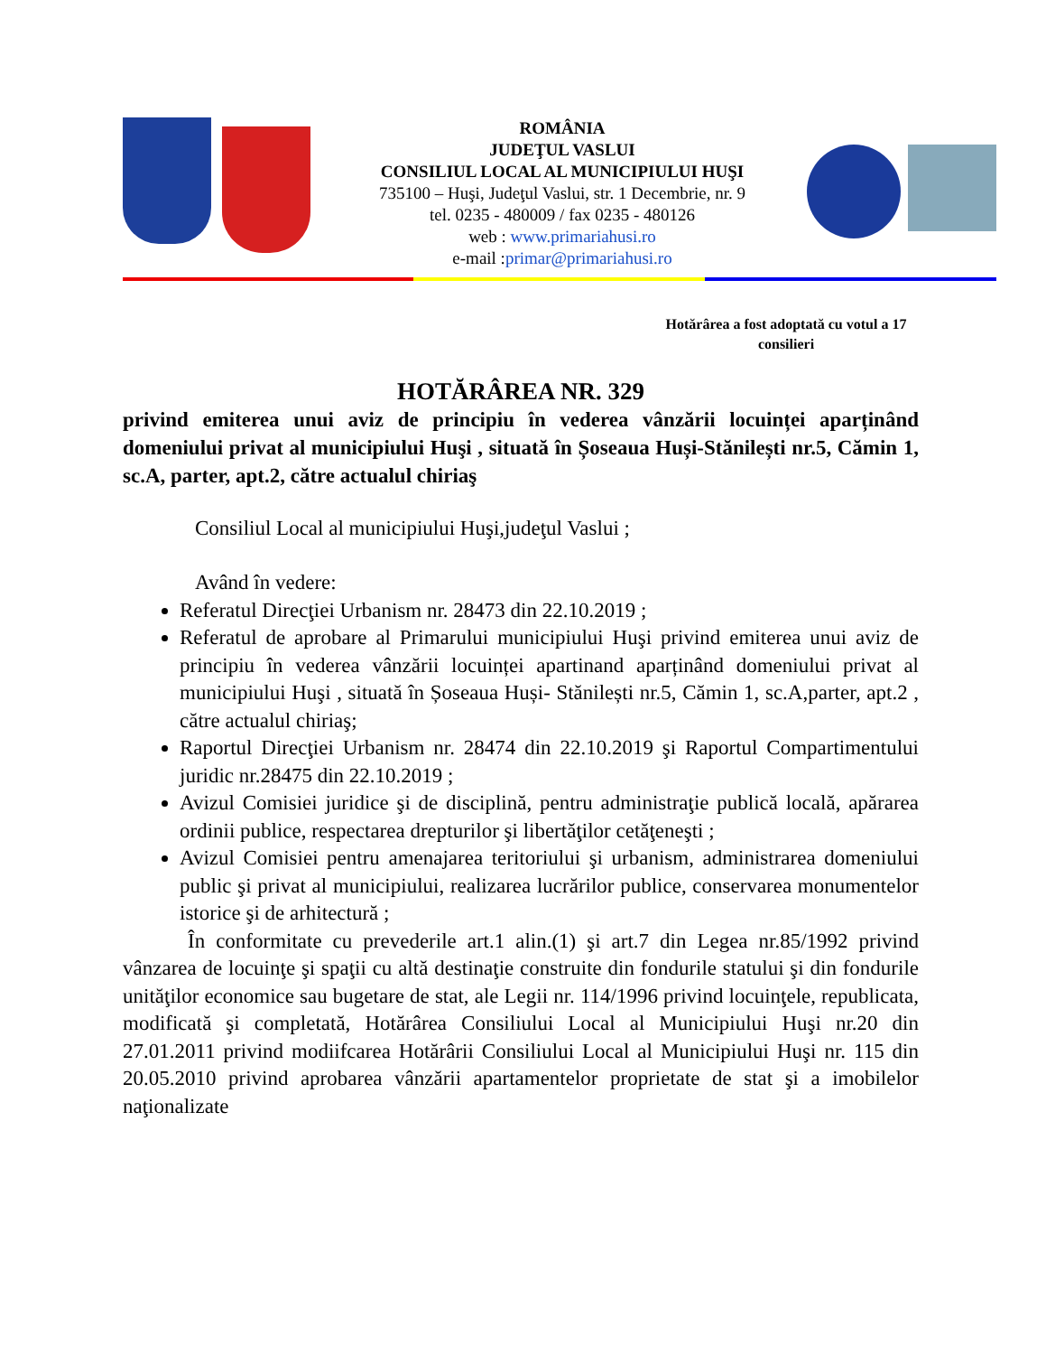ROMÂNIA
JUDEŢUL VASLUI
CONSILIUL LOCAL AL MUNICIPIULUI HUŞI
735100 – Huşi, Judeţul Vaslui, str. 1 Decembrie, nr. 9
tel. 0235 - 480009 / fax 0235 - 480126
web : www.primariahusi.ro
e-mail :primar@primariahusi.ro
Hotărârea a fost adoptată cu votul a 17 consilieri
HOTĂRÂREA NR. 329
privind emiterea unui aviz de principiu în vederea vânzării locuinței aparținând domeniului privat al municipiului Huşi , situată în Șoseaua Huși-Stănilești nr.5, Cămin 1, sc.A, parter, apt.2, către actualul chiriaş
Consiliul Local al municipiului Huşi,judeţul Vaslui ;
Având în vedere:
Referatul Direcţiei Urbanism nr. 28473 din 22.10.2019 ;
Referatul de aprobare al Primarului municipiului Huşi privind emiterea unui aviz de principiu în vederea vânzării locuinței apartinand aparținând domeniului privat al municipiului Huşi , situată în Șoseaua Huși- Stănilești nr.5, Cămin 1, sc.A,parter, apt.2 , către actualul chiriaş;
Raportul Direcţiei Urbanism nr. 28474 din 22.10.2019 şi Raportul Compartimentului juridic nr.28475 din 22.10.2019 ;
Avizul Comisiei juridice şi de disciplină, pentru administraţie publică locală, apărarea ordinii publice, respectarea drepturilor şi libertăţilor cetăţeneşti ;
Avizul Comisiei pentru amenajarea teritoriului şi urbanism, administrarea domeniului public şi privat al municipiului, realizarea lucrărilor publice, conservarea monumentelor istorice şi de arhitectură ;
În conformitate cu prevederile art.1 alin.(1) şi art.7 din Legea nr.85/1992 privind vânzarea de locuinţe şi spaţii cu altă destinaţie construite din fondurile statului şi din fondurile unităţilor economice sau bugetare de stat, ale Legii nr. 114/1996 privind locuinţele, republicata, modificată şi completată, Hotărârea Consiliului Local al Municipiului Huşi nr.20 din 27.01.2011 privind modiifcarea Hotărârii Consiliului Local al Municipiului Huşi nr. 115 din 20.05.2010 privind aprobarea vânzării apartamentelor proprietate de stat şi a imobilelor naţionalizate